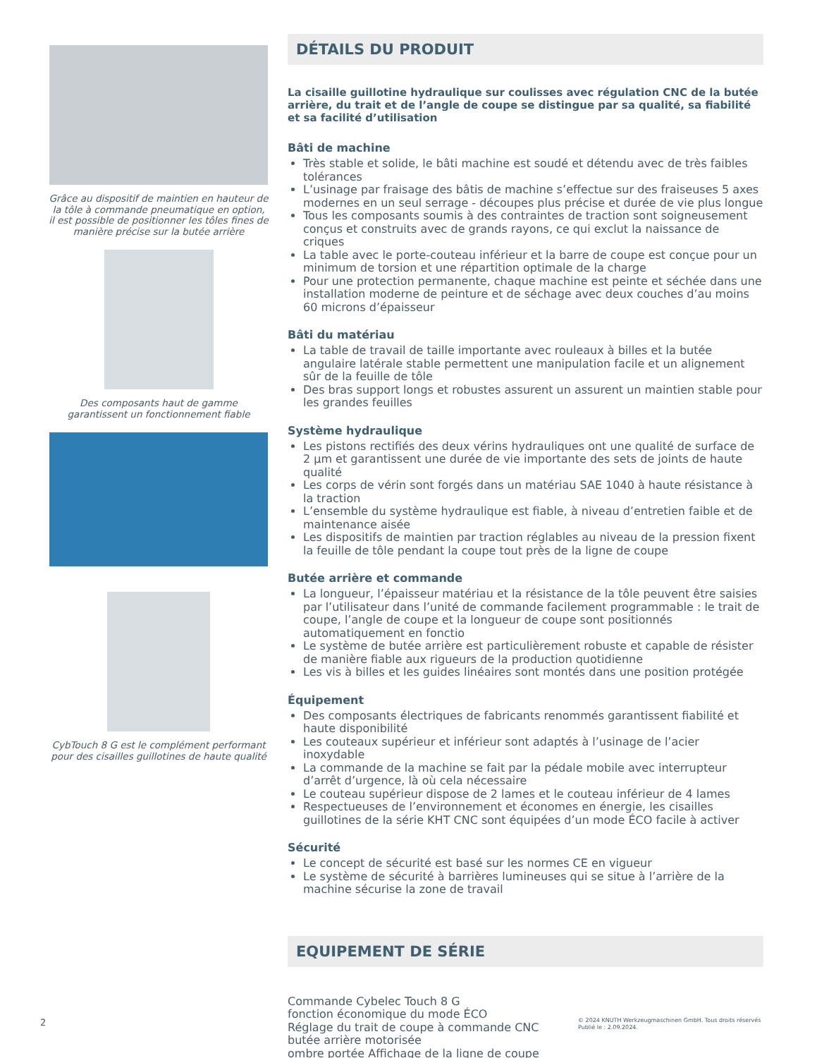Grâce au dispositif de maintien en hauteur de la tôle à commande pneumatique en option, il est possible de positionner les tôles fines de manière précise sur la butée arrière
Des composants haut de gamme garantissent un fonctionnement fiable
CybTouch 8 G est le complément performant pour des cisailles guillotines de haute qualité
DÉTAILS DU PRODUIT
La cisaille guillotine hydraulique sur coulisses avec régulation CNC de la butée arrière, du trait et de l’angle de coupe se distingue par sa qualité, sa fiabilité et sa facilité d’utilisation
Bâti de machine
Très stable et solide, le bâti machine est soudé et détendu avec de très faibles tolérances
L’usinage par fraisage des bâtis de machine s’effectue sur des fraiseuses 5 axes modernes en un seul serrage - découpes plus précise et durée de vie plus longue
Tous les composants soumis à des contraintes de traction sont soigneusement conçus et construits avec de grands rayons, ce qui exclut la naissance de criques
La table avec le porte-couteau inférieur et la barre de coupe est conçue pour un minimum de torsion et une répartition optimale de la charge
Pour une protection permanente, chaque machine est peinte et séchée dans une installation moderne de peinture et de séchage avec deux couches d’au moins 60 microns d’épaisseur
Bâti du matériau
La table de travail de taille importante avec rouleaux à billes et la butée angulaire latérale stable permettent une manipulation facile et un alignement sûr de la feuille de tôle
Des bras support longs et robustes assurent un assurent un maintien stable pour les grandes feuilles
Système hydraulique
Les pistons rectifiés des deux vérins hydrauliques ont une qualité de surface de 2 µm et garantissent une durée de vie importante des sets de joints de haute qualité
Les corps de vérin sont forgés dans un matériau SAE 1040 à haute résistance à la traction
L’ensemble du système hydraulique est fiable, à niveau d’entretien faible et de maintenance aisée
Les dispositifs de maintien par traction réglables au niveau de la pression fixent la feuille de tôle pendant la coupe tout près de la ligne de coupe
Butée arrière et commande
La longueur, l’épaisseur matériau et la résistance de la tôle peuvent être saisies par l’utilisateur dans l’unité de commande facilement programmable : le trait de coupe, l’angle de coupe et la longueur de coupe sont positionnés automatiquement en fonctio
Le système de butée arrière est particulièrement robuste et capable de résister de manière fiable aux rigueurs de la production quotidienne
Les vis à billes et les guides linéaires sont montés dans une position protégée
Équipement
Des composants électriques de fabricants renommés garantissent fiabilité et haute disponibilité
Les couteaux supérieur et inférieur sont adaptés à l’usinage de l’acier inoxydable
La commande de la machine se fait par la pédale mobile avec interrupteur d’arrêt d’urgence, là où cela nécessaire
Le couteau supérieur dispose de 2 lames et le couteau inférieur de 4 lames
Respectueuses de l’environnement et économes en énergie, les cisailles guillotines de la série KHT CNC sont équipées d’un mode ÉCO facile à activer
Sécurité
Le concept de sécurité est basé sur les normes CE en vigueur
Le système de sécurité à barrières lumineuses qui se situe à l’arrière de la machine sécurise la zone de travail
EQUIPEMENT DE SÉRIE
Commande Cybelec Touch 8 G
fonction économique du mode ÉCO
Réglage du trait de coupe à commande CNC
butée arrière motorisée
ombre portée Affichage de la ligne de coupe
2
© 2024 KNUTH Werkzeugmaschinen GmbH. Tous droits réservés
Publié le : 2.09.2024.